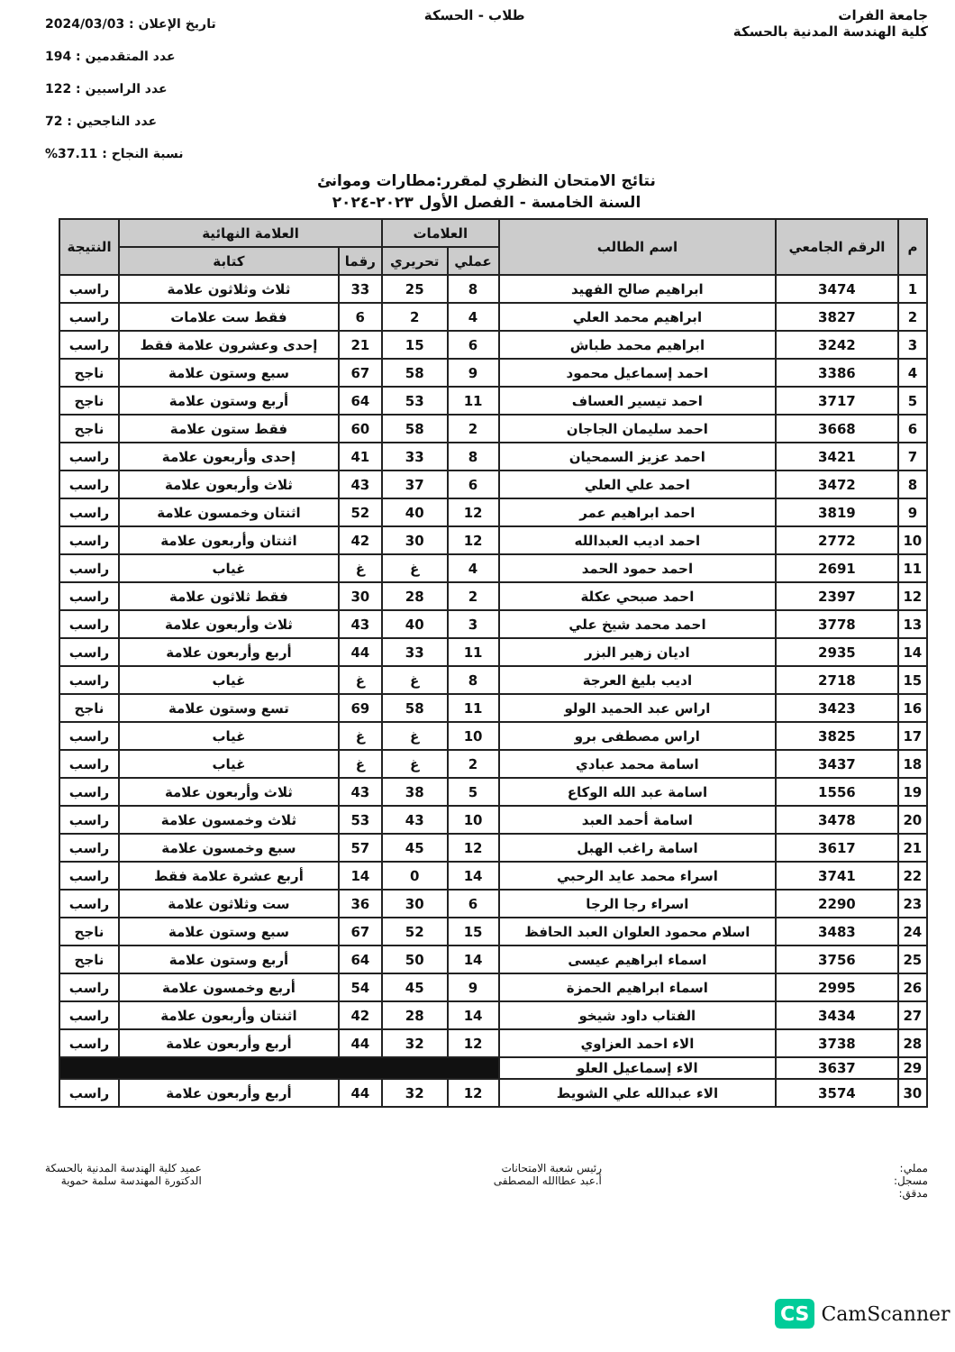جامعة الفرات
كلية الهندسة المدنية بالحسكة
طلاب - الحسكة
تاريخ الإعلان : 2024/03/03
عدد المتقدمين : 194
عدد الراسبين : 122
عدد الناجحين : 72
نسبة النجاح : 37.11%
نتائج الامتحان النظري لمقرر:مطارات وموانئ
السنة الخامسة - الفصل الأول ٢٠٢٣-٢٠٢٤
| م | الرقم الجامعي | اسم الطالب | العلامات | | العلامة النهائية | | النتيجة |
| --- | --- | --- | --- | --- | --- | --- | --- |
| | | | عملي | تحريري | رقما | كتابة | |
| 1 | 3474 | ابراهيم صالح الفهيد | 8 | 25 | 33 | ثلاث وثلاثون علامة | راسب |
| 2 | 3827 | ابراهيم محمد العلي | 4 | 2 | 6 | فقط ست علامات | راسب |
| 3 | 3242 | ابراهيم محمد طباش | 6 | 15 | 21 | إحدى وعشرون علامة فقط | راسب |
| 4 | 3386 | احمد إسماعيل محمود | 9 | 58 | 67 | سبع وستون علامة | ناجح |
| 5 | 3717 | احمد تيسير العساف | 11 | 53 | 64 | أربع وستون علامة | ناجح |
| 6 | 3668 | احمد سليمان الجاجان | 2 | 58 | 60 | فقط ستون علامة | ناجح |
| 7 | 3421 | احمد عزيز السمحيان | 8 | 33 | 41 | إحدى وأربعون علامة | راسب |
| 8 | 3472 | احمد علي العلي | 6 | 37 | 43 | ثلاث وأربعون علامة | راسب |
| 9 | 3819 | احمد ابراهيم عمر | 12 | 40 | 52 | اثنتان وخمسون علامة | راسب |
| 10 | 2772 | احمد اديب العبدالله | 12 | 30 | 42 | اثنتان وأربعون علامة | راسب |
| 11 | 2691 | احمد حمود الحمد | 4 | غ | غ | غياب | راسب |
| 12 | 2397 | احمد صبحي عكلة | 2 | 28 | 30 | فقط ثلاثون علامة | راسب |
| 13 | 3778 | احمد محمد شيخ علي | 3 | 40 | 43 | ثلاث وأربعون علامة | راسب |
| 14 | 2935 | اديان زهير البزر | 11 | 33 | 44 | أربع وأربعون علامة | راسب |
| 15 | 2718 | اديب بليغ العرجة | 8 | غ | غ | غياب | راسب |
| 16 | 3423 | اراس عبد الحميد الولو | 11 | 58 | 69 | تسع وستون علامة | ناجح |
| 17 | 3825 | اراس مصطفى برو | 10 | غ | غ | غياب | راسب |
| 18 | 3437 | اسامة محمد عبادي | 2 | غ | غ | غياب | راسب |
| 19 | 1556 | اسامة عبد الله الوكاع | 5 | 38 | 43 | ثلاث وأربعون علامة | راسب |
| 20 | 3478 | اسامة أحمد العبد | 10 | 43 | 53 | ثلاث وخمسون علامة | راسب |
| 21 | 3617 | اسامة راغب الهبل | 12 | 45 | 57 | سبع وخمسون علامة | راسب |
| 22 | 3741 | اسراء محمد عايد الرحبي | 14 | 0 | 14 | أربع عشرة علامة فقط | راسب |
| 23 | 2290 | اسراء رجا الرجا | 6 | 30 | 36 | ست وثلاثون علامة | راسب |
| 24 | 3483 | اسلام محمود العلوان العبد الحافظ | 15 | 52 | 67 | سبع وستون علامة | ناجح |
| 25 | 3756 | اسماء ابراهيم عيسى | 14 | 50 | 64 | أربع وستون علامة | ناجح |
| 26 | 2995 | اسماء ابراهيم الحمزة | 9 | 45 | 54 | أربع وخمسون علامة | راسب |
| 27 | 3434 | الفتاب داود شيخو | 14 | 28 | 42 | اثنتان وأربعون علامة | راسب |
| 28 | 3738 | الاء احمد العزاوي | 12 | 32 | 44 | أربع وأربعون علامة | راسب |
| 29 | 3637 | الاء إسماعيل العلو | | | | | |
| 30 | 3574 | الاء عبدالله علي الشويط | 12 | 32 | 44 | أربع وأربعون علامة | راسب |
مملي:
مسجل:
مدقق:
رئيس شعبة الامتحانات
أ.عبد عطاالله المصطفى
عميد كلية الهندسة المدنية بالحسكة
الدكتورة المهندسة سلمة حموية
CS CamScanner